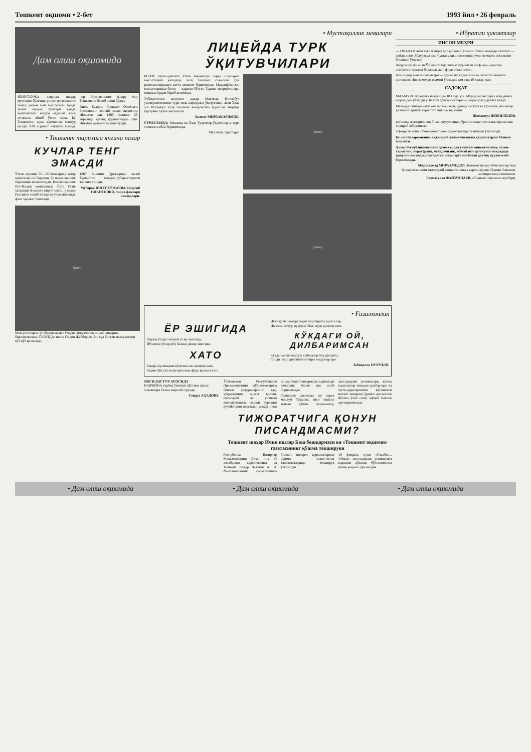Тошкент оқшоми • 2-бет 1993 йил • 26 февраль
Дам олиш оқшомида
ЮНУСХУЖА даврида шаҳар мустақил бўлгани, унинг иқтисодиёти тезкор ривож топа бошлагани, бунда унинг карвон йўллари ҳамда жойлашгани муҳим аҳамият касб этганини айтиб ўтган эдик. Бу Тошкентни жуда кўпчилика манзур қилди. XIX асрнинг иккинчи ярмида чор Россиясининг фикру ёди Тошкентни босиб олиш бўлди.
Хива, Бухоро, Тошкент Осиёдаги Россиянинг асосий савдо шеригига айланган эди. 1865 йилнинг 25 апрелида қаттиқ қаршиликдан сўнг Ниёзбек қалъаси таслим бўлди.
• Тошкент тарихига янгича назар
КУЧЛАР ТЕНГ ЭМАСДИ
Ўтган асрнинг 50—60-йилларида қатор ҳодисалар юз бердики, бу воқеаларнинг боришини тезлаштирди. Инглизларнинг Ост-Индия компанияси Ўрта Осиё халқлари бозорига кириб олиш, у ердан Россияни сиқиб чиқариш учун ниҳоятда фаол ҳаракат бошлади.
1867 йилнинг ўрталарида келиб Туркистон генерал-губернаторлиги ташкил этилди.
Муборак ЮНУСХЎЖАЕВА, Георгий НИКИТЕНКО, тарих фанлари номзодлари.
[фото]
Маҳсулотларга гул босиш цехи «Учқун» тикувчилик ишлаб чиқариш бирлашмасида. СУРАТДА: ишчи Ойдин Жабборова ўзи гул босган маҳсулотини кўз-кўз қилмоқда.
• Мустақиллик мевалари
ЛИЦЕЙДА ТУРК ЎҚИТУВЧИЛАРИ
БОЗОР иқтисодиётига ўтиш жараёнида барча соҳаларни юксалтириш қаторида халқ таълими соҳасини ҳам ривожлантиришга катта аҳамият берилмоқда. Маърифимизни юксалтиришда бизга — қардош бўлган Туркия маорифчилари яқиндан ёрдам бериб келмоқда.
Ўзбекистонга келгунга қадар Маҳамад Истамбул университетининг турк тили кафедраси ўқитувчиси, аёли Элда эса Истамбул халқ таълими вазирлигига қарашли лицейда ўқитувчи бўлиб ишлашган.
Холмат МИРЗАКАРИМОВ.
СУРАТЛАРДА: Маҳамад ва Элда Тулумлар ўқувчиларга турк тилидан сабоқ беришмоқда.
Муаллиф суратлари.
[фото]
[фото]
• Ғазалхонлик
ЁР ЭШИГИДА
Умрим ўтади тобакай ул ёр эшигида,
Йўлимни тўсар кўп баланд девор эшигида.
ХАТО
Бевафо ёр ишқини кўнглига жо қилмоқ хато,
Раҳми йўқ гул юзли ёрга жон фидо қилмоқ хато.
Икки қалб оҳанграбодек бир-бирига тортса гар,
Иккисин еткур муродга, бил, жудо қилмоқ хато.
КЎКДАГИ ОЙ, ДИЛБАРИМСАН
Кўкда сонсиз юлдузу сайёралар бир дилрабо,
Солди оташ дилгинамга бири юлдузлар аро.
Забиҳилло НУРУЛЛО.
ЯНГИ ДАСТУР АСОСИДА
ШАРҚОНА тарбия ўзининг кўпгина афзал томонлари билан ажралиб туради.
Севара АҲАДОВА.
Ўзбекистон Республикаси Президентининг кўрсатмаларига биноан фуқароларнинг ҳақ-ҳуқуқларини ҳимоя қилиш, иқтисодий ва уюшган жиноятчиликка қарши курашни кучайтириш юзасидан шаҳар ички ишлар бош бошқармаси ходимлари изчиллик билан иш олиб боришмоқда.
Текширув давомида шу нарса маълум бўлдики, янги ташкил топган қўшма корхоналар, ҳиссадорлик уюшмалари, кичик корхоналар тижорат раҳбарлари ва мутасаддиларининг кўпчилиги ишлаб чиқариш ўрнига даллоллик йўлига ўтиб олиб, мўмай бойлик орттиришмоқда.
ТИЖОРАТЧИГА ҚОНУН ПИСАНДМАСМИ?
Тошкент шаҳар Ички ишлар Бош бошқармаси ва «Тошкент оқшоми» газетасининг қўшма текшируви
Республика Вазирлар Маҳкамасининг ўтган йил 14 декабрдаги кўрсатмасига ва Тошкент шаҳар Ҳокими А. И. Фозилбековнинг фармойишига биноан тижорат корхоналарида қўшма савдо-сотиқ ташкилотларида текширув ўтказилди.
16 февраль куни «Ғалаба»... «Умид» ҳиссадорлик уюшмасига қарашли дўконда бўлганимизда қизиқ воқеага дуч келдик.
• Ибратли ҳикоятлар
ИНСОН МЕҲРИ
— ОНАДАН янги туғилгандек ҳис қиламан ўзимни. Яшаш нақадар гаштли! — дейди доим Абдурасул ака. Чунки у кишини яқинда учинчи марта инсультни бошидан ўтказди.
Абдурасул ака асли Ўзбекистонда хизмат кўрсатган шифокор, одамлар соғлиғини сақлаш борасида жон фидо этган инсон.
Ана шунда мен инсон меҳри — ҳамма нарсадан азиз ва лаззатли эканини англадим. Инсон меҳри одамни ўлимдан ҳам сақлаб қолар экан.
САДОҚАТ
МАЪМУРА турмушга чиққанида 18 ёшда эди. Мурод билан бирга муродимга етдим, деб ўйларди у. Бахтли ҳаёт ворислари — фарзандлар дунёга келди.
Маъмура сингари оила оналар бор экан, дунёда эзгулик ва гўзаллик, инсонлар қалбнинг ёритиб туришига ишонасан, киши.
Шомаҳмуд ШОБИЛОЛОВ.
ратчилар асаларичилик билан шуғулланиш ўрнига савдо-сотиқ ишларини авж олдириб юборишган.
9 февраль куни «Узмясомолпром» дирекциясида текширув ўтказилди.
Бу «ишбилармонлик» иқтисодий жиноятчиликка қарши кураш бўлими бошлиғи...
Ҳозир Республикамизнинг ҳамма ерида уюшган жиноятчилика, талон-тарожлик, порахўрлик, чайқовчилик, мўмай пул орттириш мақсадида қонунни писанд қилмайдиган шахсларга инсбатан қаттиқ кураш олиб борилмоқда.
Мирзааҳмад МИРАҲМЕДОВ, Тошкент шаҳар Ички ишлар бош бошқармасининг иқтисодий жиноятчиликка қарши кураш бўлими бошлиғи, милиция подполковниги.
Раҳматулла ФАЙЗУЛЛАЕВ, «Тошкент оқшоми» мухбири.
• Дам олиш оқшомида • Дам олиш оқшомида • Дам олиш оқшомида